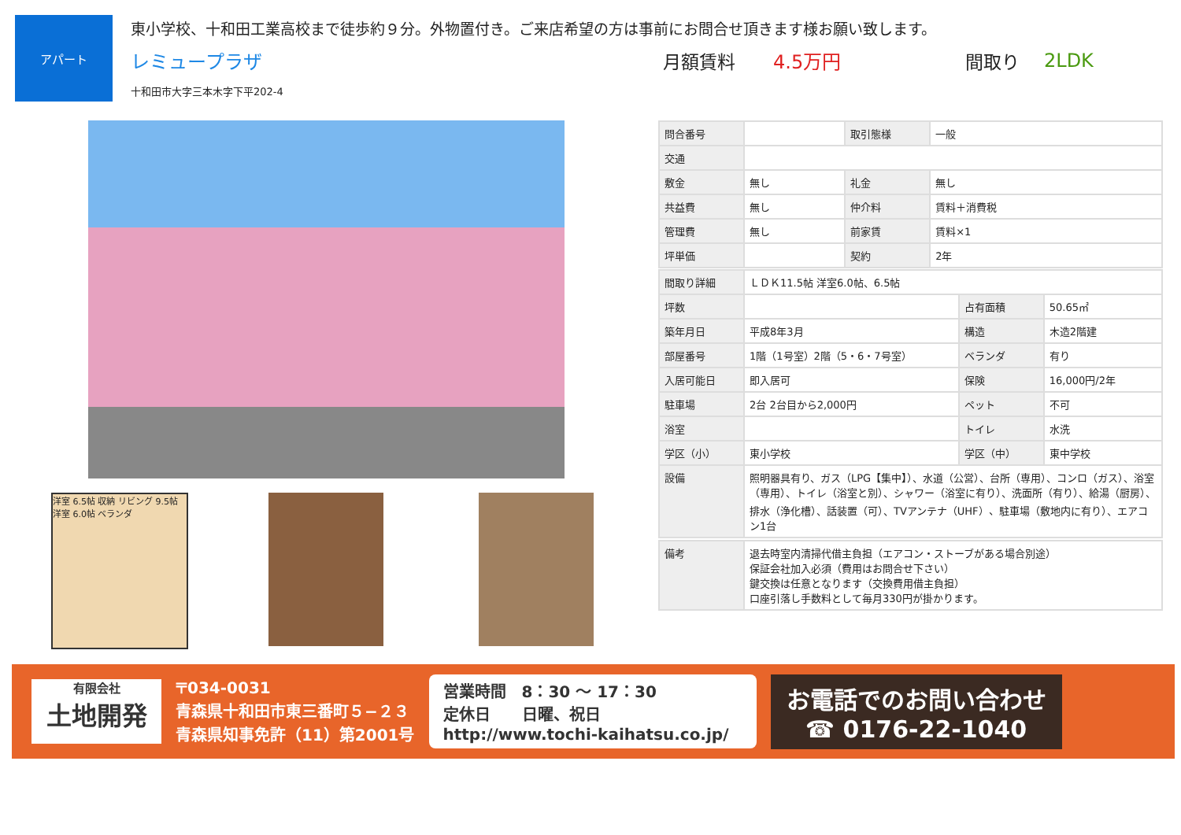アパート
東小学校、十和田工業高校まで徒歩約９分。外物置付き。ご来店希望の方は事前にお問合せ頂きます様お願い致します。
レミュープラザ 月額賃料 4.5万円 間取り 2LDK
十和田市大字三本木字下平202-4
洋室 6.5帖 収納 リビング 9.5帖 洋室 6.0帖 ベランダ
| 問合番号 | | 取引態様 | 一般 |
| 交通 | | | |
| 敷金 | 無し | 礼金 | 無し |
| 共益費 | 無し | 仲介料 | 賃料＋消費税 |
| 管理費 | 無し | 前家賃 | 賃料×1 |
| 坪単価 | | 契約 | 2年 |
| 間取り詳細 | ＬＤＫ11.5帖 洋室6.0帖、6.5帖 | | |
| 坪数 | | 占有面積 | 50.65㎡ |
| 築年月日 | 平成8年3月 | 構造 | 木造2階建 |
| 部屋番号 | 1階（1号室）2階（5・6・7号室） | ベランダ | 有り |
| 入居可能日 | 即入居可 | 保険 | 16,000円/2年 |
| 駐車場 | 2台 2台目から2,000円 | ペット | 不可 |
| 浴室 | | トイレ | 水洗 |
| 学区（小） | 東小学校 | 学区（中） | 東中学校 |
| 設備 | 照明器具有り、ガス（LPG【集中】）、水道（公営）、台所（専用）、コンロ（ガス）、浴室（専用）、トイレ（浴室と別）、シャワー（浴室に有り）、洗面所（有り）、給湯（厨房）、排水（浄化槽）、話装置（可）、TVアンテナ（UHF）、駐車場（敷地内に有り）、エアコン1台 | | |
| 備考 | 退去時室内清掃代借主負担（エアコン・ストーブがある場合別途） 保証会社加入必須（費用はお問合せ下さい） 鍵交換は任意となります（交換費用借主負担） 口座引落し手数料として毎月330円が掛かります。 |
有限会社
土地開発
〒034-0031
青森県十和田市東三番町５−２３
青森県知事免許（11）第2001号
営業時間　8：30 ～ 17：30
定休日　　日曜、祝日
http://www.tochi-kaihatsu.co.jp/
お電話でのお問い合わせ
☎ 0176-22-1040